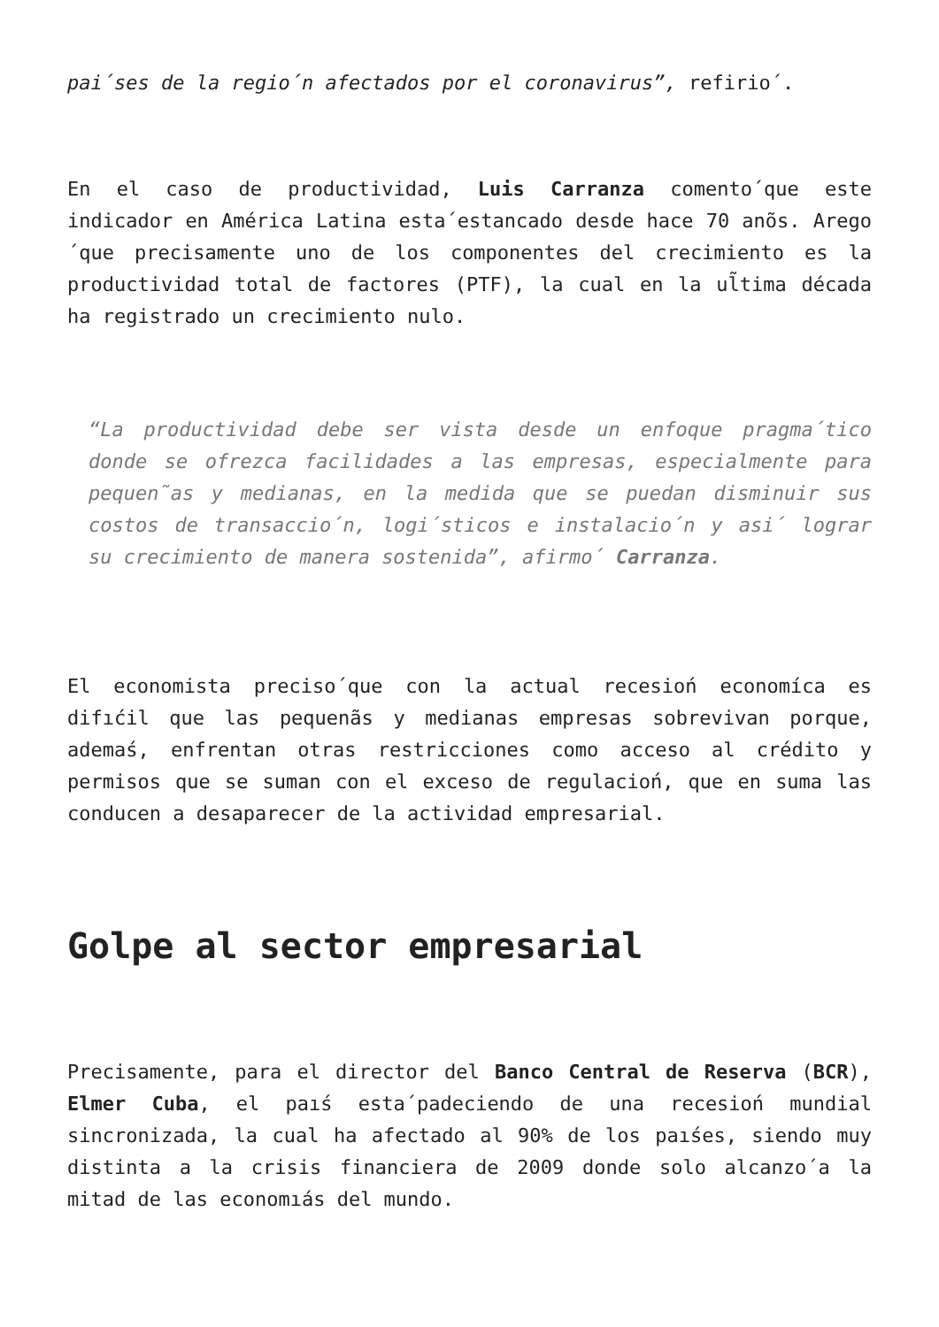pai´ses de la regio´n afectados por el coronavirus”, refirio´.
En el caso de productividad, Luis Carranza comento´que este indicador en América Latina esta´estancado desde hace 70 anõs. Arego´que precisamente uno de los componentes del crecimiento es la productividad total de factores (PTF), la cual en la ul̃tima década ha registrado un crecimiento nulo.
“La productividad debe ser vista desde un enfoque pragma´tico donde se ofrezca facilidades a las empresas, especialmente para pequen˜as y medianas, en la medida que se puedan disminuir sus costos de transaccio´n, logi´sticos e instalacio´n y asi´ lograr su crecimiento de manera sostenida”, afirmo´ Carranza.
El economista preciso´que con la actual recesioń economíca es difıćil que las pequenãs y medianas empresas sobrevivan porque, ademaś, enfrentan otras restricciones como acceso al crédito y permisos que se suman con el exceso de regulacioń, que en suma las conducen a desaparecer de la actividad empresarial.
Golpe al sector empresarial
Precisamente, para el director del Banco Central de Reserva (BCR), Elmer Cuba, el paıś esta´padeciendo de una recesioń mundial sincronizada, la cual ha afectado al 90% de los paıśes, siendo muy distinta a la crisis financiera de 2009 donde solo alcanzo´a la mitad de las economıás del mundo.